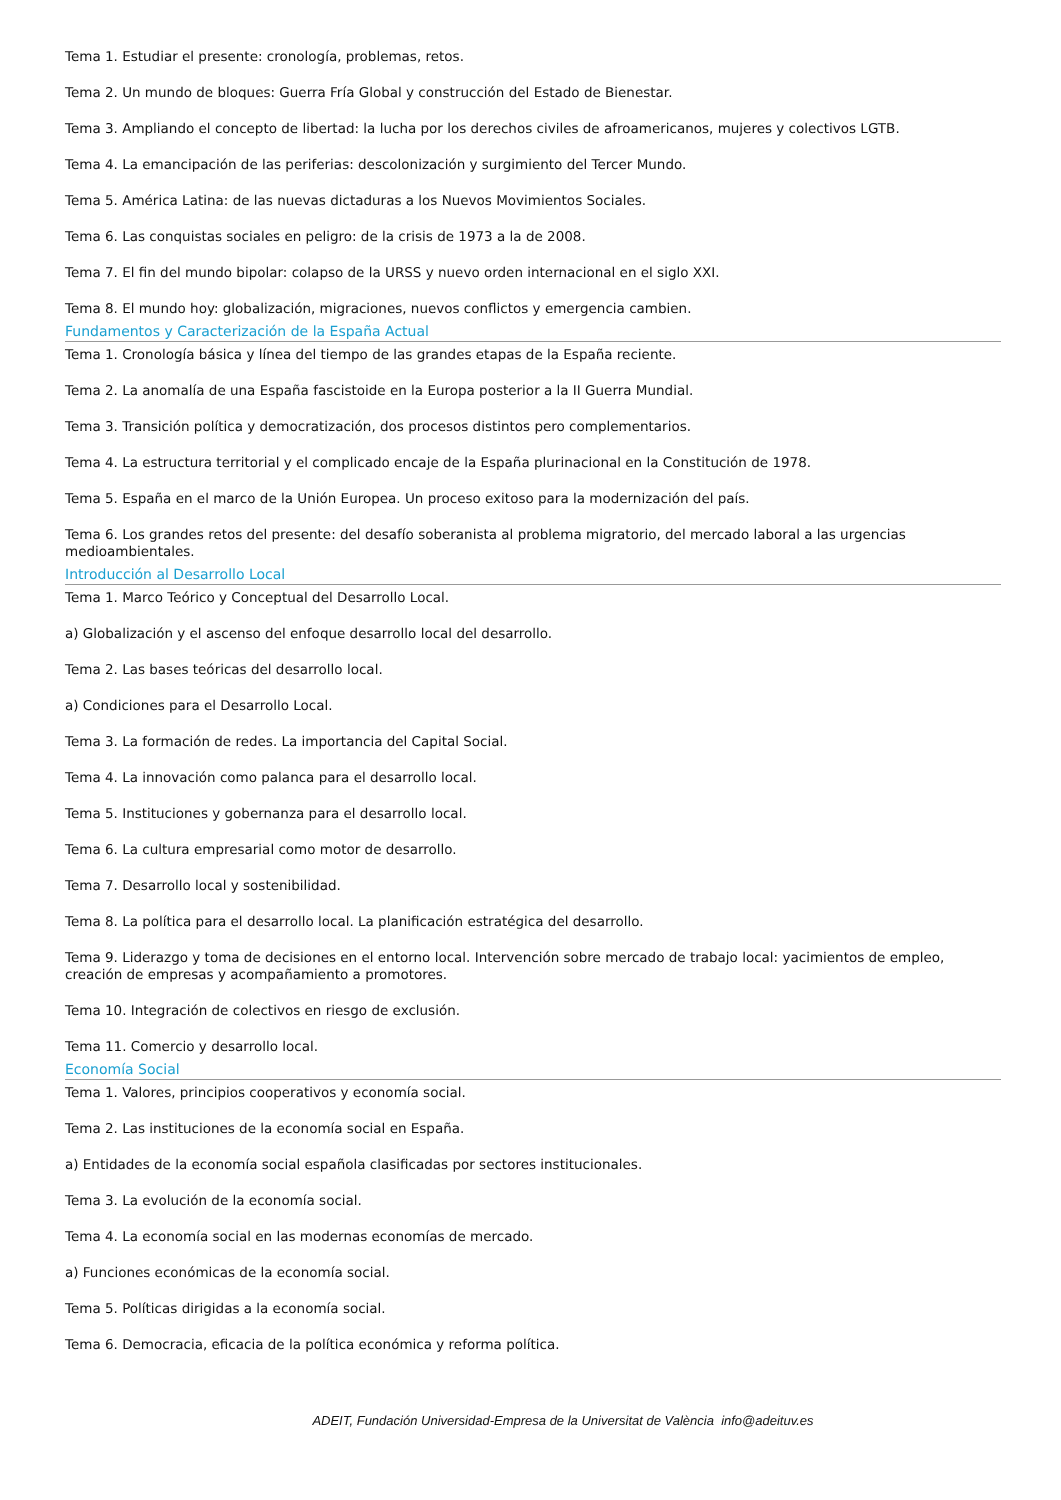Tema 1. Estudiar el presente: cronología, problemas, retos.
Tema 2. Un mundo de bloques: Guerra Fría Global y construcción del Estado de Bienestar.
Tema 3. Ampliando el concepto de libertad: la lucha por los derechos civiles de afroamericanos, mujeres y colectivos LGTB.
Tema 4. La emancipación de las periferias: descolonización y surgimiento del Tercer Mundo.
Tema 5. América Latina: de las nuevas dictaduras a los Nuevos Movimientos Sociales.
Tema 6. Las conquistas sociales en peligro: de la crisis de 1973 a la de 2008.
Tema 7. El fin del mundo bipolar: colapso de la URSS y nuevo orden internacional en el siglo XXI.
Tema 8. El mundo hoy: globalización, migraciones, nuevos conflictos y emergencia cambien.
Fundamentos y Caracterización de la España Actual
Tema 1. Cronología básica y línea del tiempo de las grandes etapas de la España reciente.
Tema 2. La anomalía de una España fascistoide en la Europa posterior a la II Guerra Mundial.
Tema 3. Transición política y democratización, dos procesos distintos pero complementarios.
Tema 4. La estructura territorial y el complicado encaje de la España plurinacional en la Constitución de 1978.
Tema 5. España en el marco de la Unión Europea. Un proceso exitoso para la modernización del país.
Tema 6. Los grandes retos del presente: del desafío soberanista al problema migratorio, del mercado laboral a las urgencias medioambientales.
Introducción al Desarrollo Local
Tema 1. Marco Teórico y Conceptual del Desarrollo Local.
a) Globalización y el ascenso del enfoque desarrollo local del desarrollo.
Tema 2. Las bases teóricas del desarrollo local.
a) Condiciones para el Desarrollo Local.
Tema 3. La formación de redes. La importancia del Capital Social.
Tema 4. La innovación como palanca para el desarrollo local.
Tema 5. Instituciones y gobernanza para el desarrollo local.
Tema 6. La cultura empresarial como motor de desarrollo.
Tema 7. Desarrollo local y sostenibilidad.
Tema 8. La política para el desarrollo local. La planificación estratégica del desarrollo.
Tema 9. Liderazgo y toma de decisiones en el entorno local. Intervención sobre mercado de trabajo local: yacimientos de empleo, creación de empresas y acompañamiento a promotores.
Tema 10. Integración de colectivos en riesgo de exclusión.
Tema 11. Comercio y desarrollo local.
Economía Social
Tema 1. Valores, principios cooperativos y economía social.
Tema 2. Las instituciones de la economía social en España.
a) Entidades de la economía social española clasificadas por sectores institucionales.
Tema 3. La evolución de la economía social.
Tema 4. La economía social en las modernas economías de mercado.
a) Funciones económicas de la economía social.
Tema 5. Políticas dirigidas a la economía social.
Tema 6. Democracia, eficacia de la política económica y reforma política.
ADEIT, Fundación Universidad-Empresa de la Universitat de València info@adeituv.es